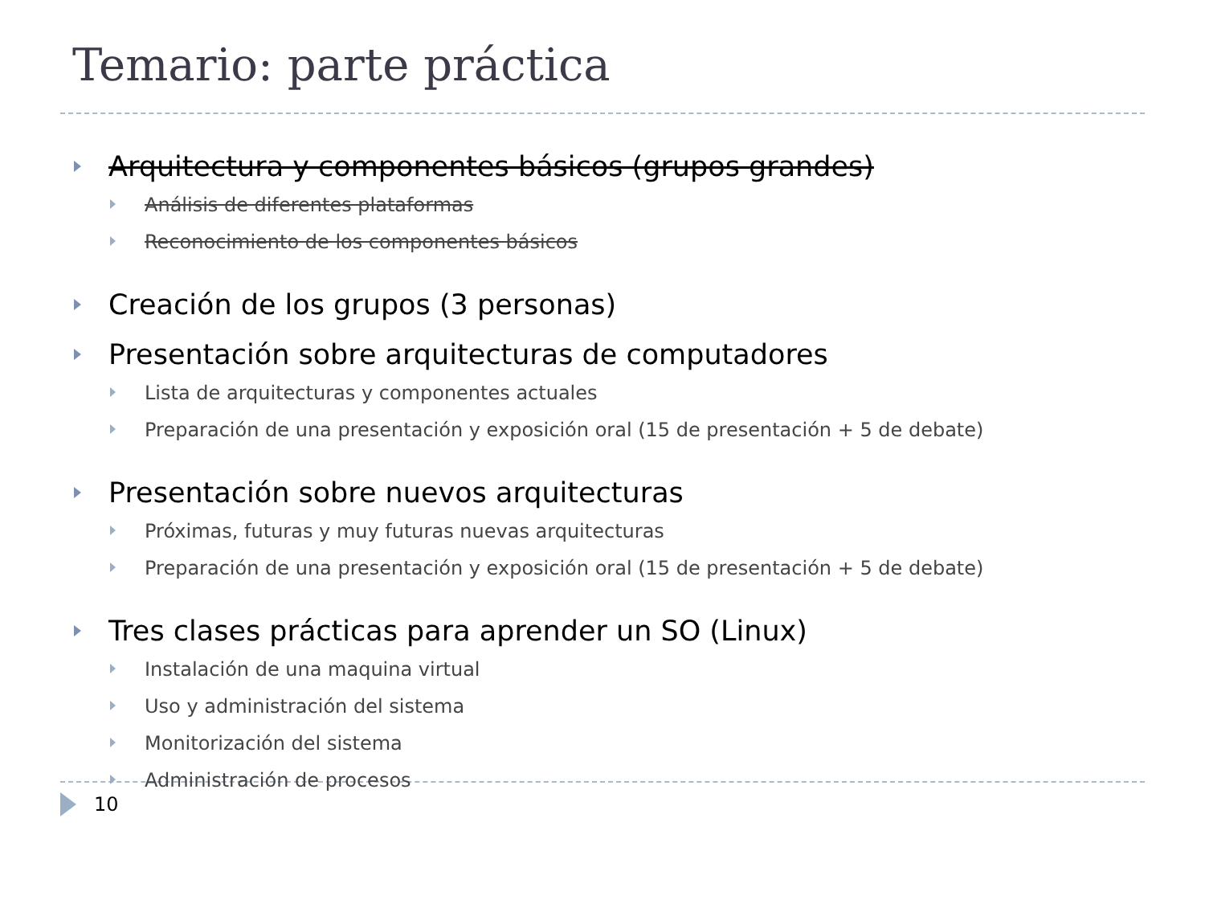Temario: parte práctica
Arquitectura y componentes básicos (grupos grandes)
Análisis de diferentes plataformas
Reconocimiento de los componentes básicos
Creación de los grupos (3 personas)
Presentación sobre arquitecturas de computadores
Lista de arquitecturas y componentes actuales
Preparación de una presentación y exposición oral (15 de presentación + 5 de debate)
Presentación sobre nuevos arquitecturas
Próximas, futuras y muy futuras nuevas arquitecturas
Preparación de una presentación y exposición oral (15 de presentación + 5 de debate)
Tres clases prácticas para aprender un SO (Linux)
Instalación de una maquina virtual
Uso y administración del sistema
Monitorización del sistema
Administración de procesos
10